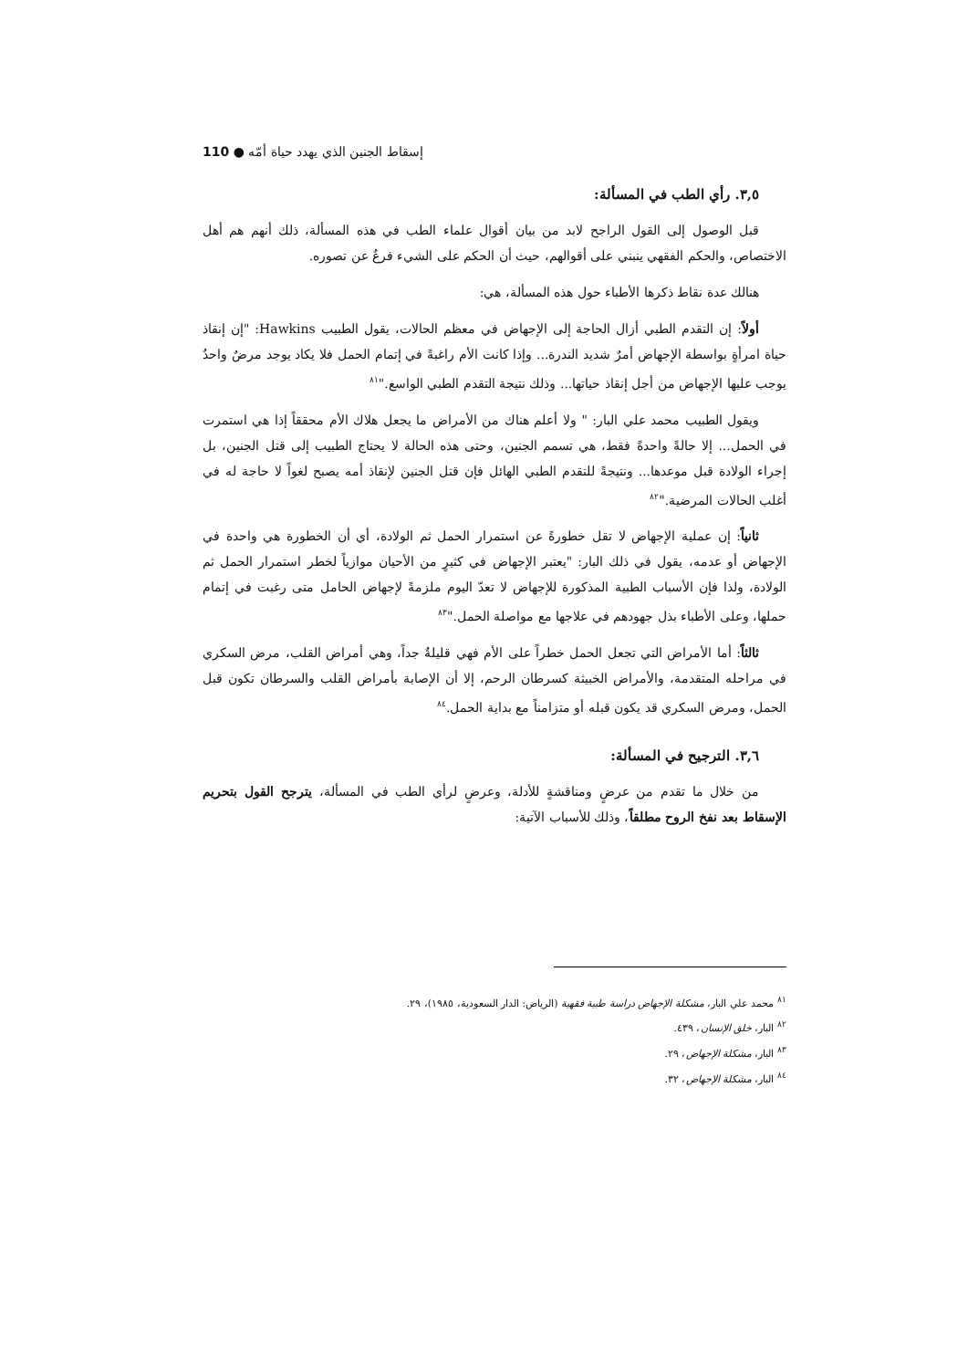إسقاط الجنين الذي يهدد حياة أمّه ● 110
٣,٥. رأي الطب في المسألة:
قبل الوصول إلى القول الراجح لابد من بيان أقوال علماء الطب في هذه المسألة، ذلك أنهم هم أهل الاختصاص، والحكم الفقهي ينبني على أقوالهم، حيث أن الحكم على الشيء فرعٌ عن تصوره.
هنالك عدة نقاط ذكرها الأطباء حول هذه المسألة، هي:
أولاً: إن التقدم الطبي أزال الحاجة إلى الإجهاض في معظم الحالات، يقول الطبيب Hawkins: "إن إنقاذ حياة امرأةٍ بواسطة الإجهاض أمرٌ شديد الندرة... وإذا كانت الأم راغبةً في إتمام الحمل فلا يكاد يوجد مرضٌ واحدٌ يوجب عليها الإجهاض من أجل إنقاذ حياتها... وذلك نتيجة التقدم الطبي الواسع."<sup>٨١</sup>
ويقول الطبيب محمد علي البار: " ولا أعلم هناك من الأمراض ما يجعل هلاك الأم محققاً إذا هي استمرت في الحمل... إلا حالةً واحدةً فقط، هي تسمم الجنين، وحتى هذه الحالة لا يحتاج الطبيب إلى قتل الجنين، بل إجراء الولادة قبل موعدها... ونتيجةً للتقدم الطبي الهائل فإن قتل الجنين لإنقاذ أمه يصبح لغواً لا حاجة له في أغلب الحالات المرضية."<sup>٨٢</sup>
ثانياً: إن عملية الإجهاض لا تقل خطورةً عن استمرار الحمل ثم الولادة، أي أن الخطورة هي واحدة في الإجهاض أو عدمه، يقول في ذلك البار: "يعتبر الإجهاض في كثيرٍ من الأحيان موازياً لخطر استمرار الحمل ثم الولادة، ولذا فإن الأسباب الطبية المذكورة للإجهاض لا تعدّ اليوم ملزمةً لإجهاض الحامل متى رغبت في إتمام حملها، وعلى الأطباء بذل جهودهم في علاجها مع مواصلة الحمل."<sup>٨٣</sup>
ثالثاً: أما الأمراض التي تجعل الحمل خطراً على الأم فهي قليلةٌ جداً، وهي أمراض القلب، مرض السكري في مراحله المتقدمة، والأمراض الخبيثة كسرطان الرحم، إلا أن الإصابة بأمراض القلب والسرطان تكون قبل الحمل، ومرض السكري قد يكون قبله أو متزامناً مع بداية الحمل.<sup>٨٤</sup>
٣,٦. الترجيح في المسألة:
من خلال ما تقدم من عرضٍ ومناقشةٍ للأدلة، وعرضٍ لرأي الطب في المسألة، يترجح القول بتحريم الإسقاط بعد نفخ الروح مطلقاً، وذلك للأسباب الآتية:
<sup>٨١</sup> محمد علي البار، مشكلة الإجهاض دراسة طبية فقهية (الرياض: الدار السعودية، ١٩٨٥)، ٢٩.
<sup>٨٢</sup> البار، خلق الإنسان، ٤٣٩.
<sup>٨٣</sup> البار، مشكلة الإجهاض، ٢٩.
<sup>٨٤</sup> البار، مشكلة الإجهاض، ٣٢.